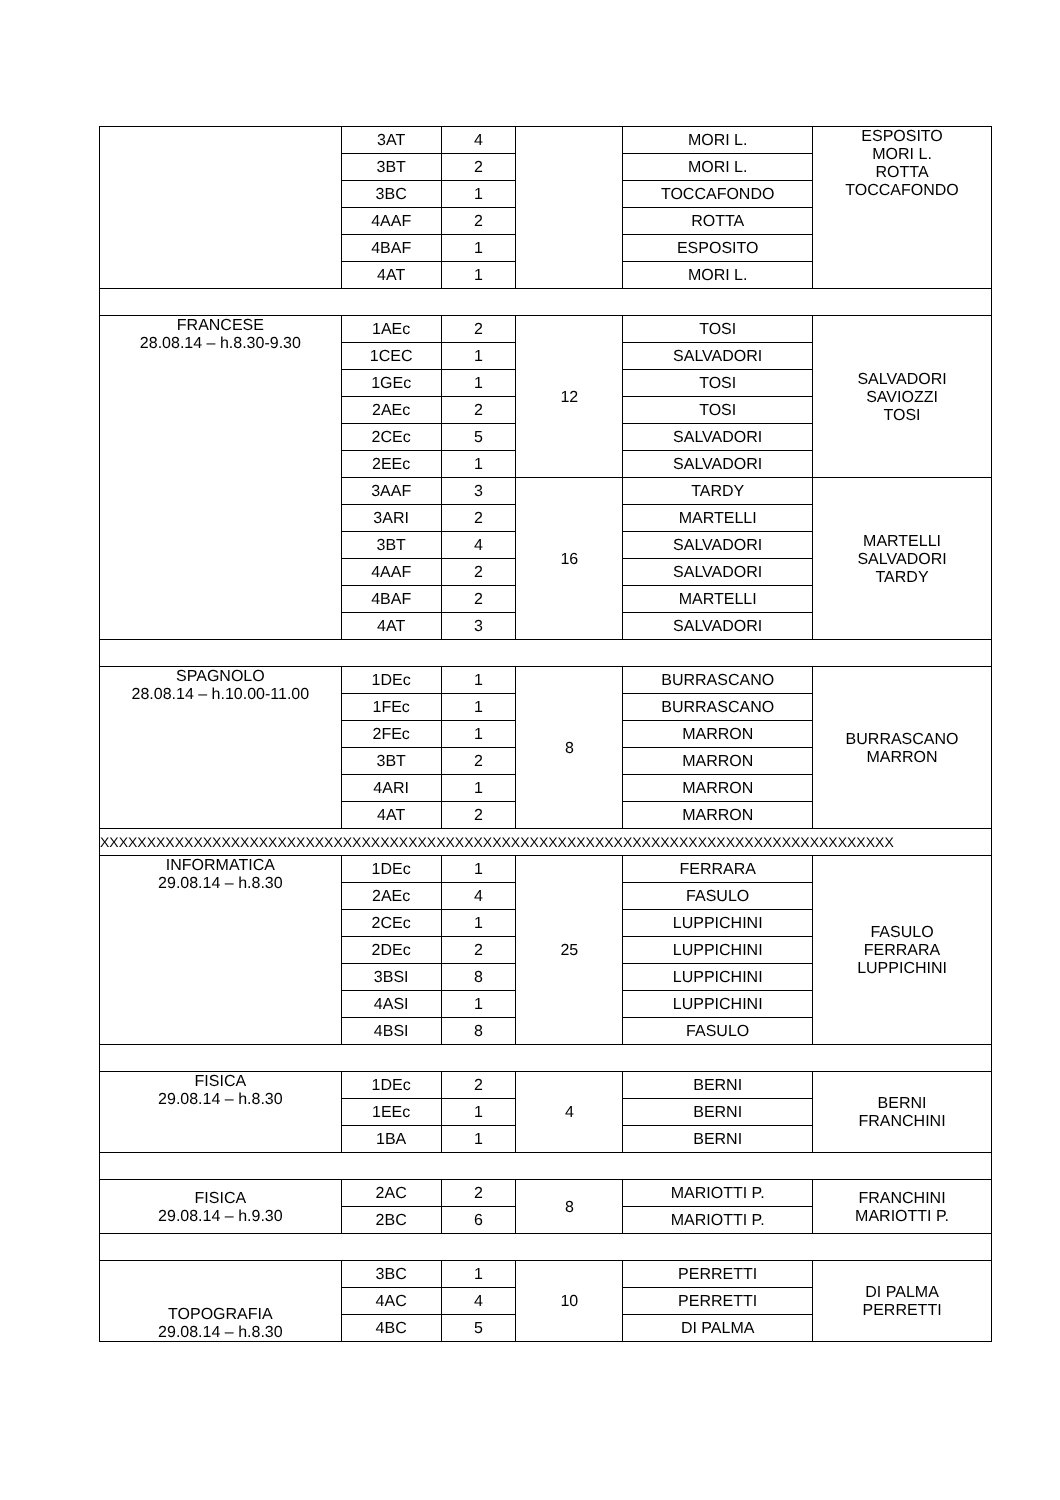| | 3AT | 4 | | MORI L. | ESPOSITO MORI L. ROTTA TOCCAFONDO |
| | 3BT | 2 | | MORI L. | |
| | 3BC | 1 | | TOCCAFONDO | |
| | 4AAF | 2 | | ROTTA | |
| | 4BAF | 1 | | ESPOSITO | |
| | 4AT | 1 | | MORI L. | |
| FRANCESE 28.08.14 – h.8.30-9.30 | 1AEc | 2 | 12 | TOSI | SALVADORI SAVIOZZI TOSI |
| | 1CEC | 1 | | SALVADORI | |
| | 1GEc | 1 | | TOSI | |
| | 2AEc | 2 | | TOSI | |
| | 2CEc | 5 | | SALVADORI | |
| | 2EEc | 1 | | SALVADORI | |
| | 3AAF | 3 | 16 | TARDY | MARTELLI SALVADORI TARDY |
| | 3ARI | 2 | | MARTELLI | |
| | 3BT | 4 | | SALVADORI | |
| | 4AAF | 2 | | SALVADORI | |
| | 4BAF | 2 | | MARTELLI | |
| | 4AT | 3 | | SALVADORI | |
| SPAGNOLO 28.08.14 – h.10.00-11.00 | 1DEc | 1 | 8 | BURRASCANO | BURRASCANO MARRON |
| | 1FEc | 1 | | BURRASCANO | |
| | 2FEc | 1 | | MARRON | |
| | 3BT | 2 | | MARRON | |
| | 4ARI | 1 | | MARRON | |
| | 4AT | 2 | | MARRON | |
| XXXXXXXXXXXXXXXXXXXXXXXXXXXXXXXXXXXXXXXXXXXXXXXXXXXXXXXXXXXXXXXXXXXXXXXXXXXXXXXXXXXXX | | | | | |
| INFORMATICA 29.08.14 – h.8.30 | 1DEc | 1 | 25 | FERRARA | FASULO FERRARA LUPPICHINI |
| | 2AEc | 4 | | FASULO | |
| | 2CEc | 1 | | LUPPICHINI | |
| | 2DEc | 2 | | LUPPICHINI | |
| | 3BSI | 8 | | LUPPICHINI | |
| | 4ASI | 1 | | LUPPICHINI | |
| | 4BSI | 8 | | FASULO | |
| FISICA 29.08.14 – h.8.30 | 1DEc | 2 | 4 | BERNI | BERNI FRANCHINI |
| | 1EEc | 1 | | BERNI | |
| | 1BA | 1 | | BERNI | |
| FISICA 29.08.14 – h.9.30 | 2AC | 2 | 8 | MARIOTTI P. | FRANCHINI MARIOTTI P. |
| | 2BC | 6 | | MARIOTTI P. | |
| TOPOGRAFIA 29.08.14 – h.8.30 | 3BC | 1 | 10 | PERRETTI | DI PALMA PERRETTI |
| | 4AC | 4 | | PERRETTI | |
| | 4BC | 5 | | DI PALMA | |